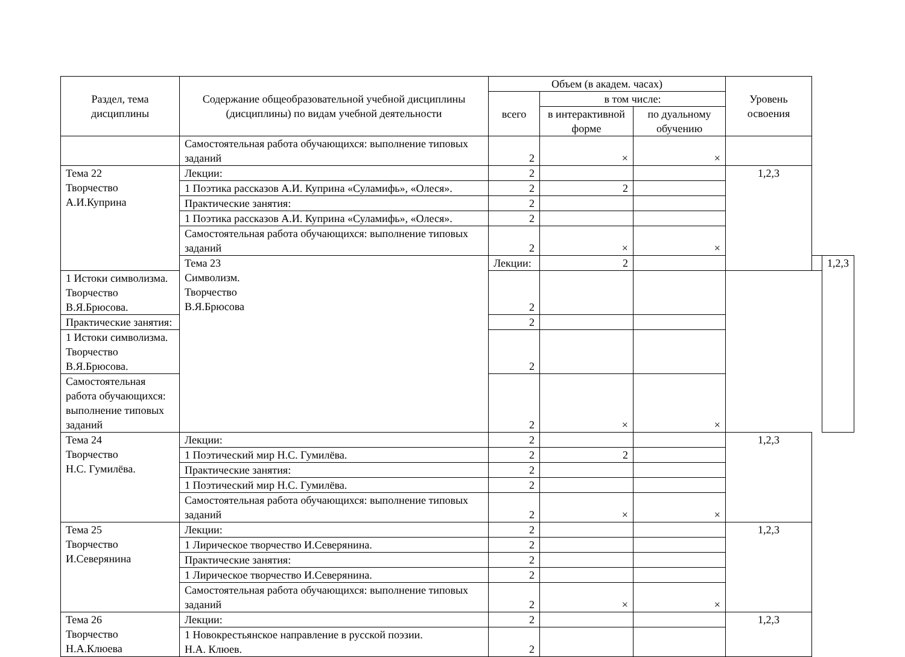| Раздел, тема дисциплины | Содержание общеобразовательной учебной дисциплины (дисциплины) по видам учебной деятельности | Объем (в академ. часах) | | | Уровень освоения | | |
| --- | --- | --- | --- | --- | --- | --- | --- |
| | | всего | в том числе: | | | | |
| | | | в интерактивной форме | по дуальному обучению | | | |
| | Самостоятельная работа обучающихся: выполнение типовых заданий | 2 | × | × | | | |
| Тема 22 Творчество А.И.Куприна | Лекции: | 2 | | | 1,2,3 | | |
| | 1 Поэтика рассказов А.И. Куприна «Суламифь», «Олеся». | 2 | 2 | | | | |
| | Практические занятия: | 2 | | | | | |
| | 1 Поэтика рассказов А.И. Куприна «Суламифь», «Олеся». | 2 | | | | | |
| | Самостоятельная работа обучающихся: выполнение типовых заданий | 2 | × | × | | | |
| | Тема 23 Символизм. Творчество В.Я.Брюсова | Лекции: | 2 | | | | 1,2,3 |
| 1 Истоки символизма. Творчество В.Я.Брюсова. | | 2 | | | | | |
| Практические занятия: | | 2 | | | | | |
| 1 Истоки символизма. Творчество В.Я.Брюсова. | | 2 | | | | | |
| Самостоятельная работа обучающихся: выполнение типовых заданий | | 2 | × | × | | | |
| Тема 24 Творчество Н.С. Гумилёва. | Лекции: | 2 | | | 1,2,3 | | |
| | 1 Поэтический мир Н.С. Гумилёва. | 2 | 2 | | | | |
| | Практические занятия: | 2 | | | | | |
| | 1 Поэтический мир Н.С. Гумилёва. | 2 | | | | | |
| | Самостоятельная работа обучающихся: выполнение типовых заданий | 2 | × | × | | | |
| Тема 25 Творчество И.Северянина | Лекции: | 2 | | | 1,2,3 | | |
| | 1 Лирическое творчество И.Северянина. | 2 | | | | | |
| | Практические занятия: | 2 | | | | | |
| | 1 Лирическое творчество И.Северянина. | 2 | | | | | |
| | Самостоятельная работа обучающихся: выполнение типовых заданий | 2 | × | × | | | |
| Тема 26 Творчество Н.А.Клюева | Лекции: | 2 | | | 1,2,3 | | |
| | 1 Новокрестьянское направление в русской поэзии. Н.А. Клюев. | 2 | | | | | |